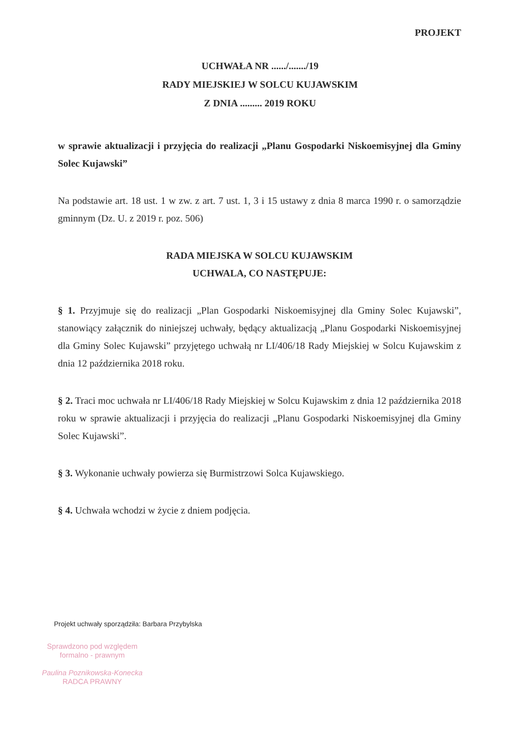PROJEKT
UCHWAŁA NR ....../......./19
RADY MIEJSKIEJ W SOLCU KUJAWSKIM
Z DNIA ......... 2019 ROKU
w sprawie aktualizacji i przyjęcia do realizacji „Planu Gospodarki Niskoemisyjnej dla Gminy Solec Kujawski”
Na podstawie art. 18 ust. 1 w zw. z art. 7 ust. 1, 3 i 15 ustawy z dnia 8 marca 1990 r. o samorządzie gminnym (Dz. U. z 2019 r. poz. 506)
RADA MIEJSKA W SOLCU KUJAWSKIM
UCHWALA, CO NASTĘPUJE:
§ 1. Przyjmuje się do realizacji „Plan Gospodarki Niskoemisyjnej dla Gminy Solec Kujawski”, stanowiący załącznik do niniejszej uchwały, będący aktualizacją „Planu Gospodarki Niskoemisyjnej dla Gminy Solec Kujawski” przyjętego uchwałą nr LI/406/18 Rady Miejskiej w Solcu Kujawskim z dnia 12 października 2018 roku.
§ 2. Traci moc uchwała nr LI/406/18 Rady Miejskiej w Solcu Kujawskim z dnia 12 października 2018 roku w sprawie aktualizacji i przyjęcia do realizacji „Planu Gospodarki Niskoemisyjnej dla Gminy Solec Kujawski”.
§ 3. Wykonanie uchwały powierza się Burmistrzowi Solca Kujawskiego.
§ 4. Uchwała wchodzi w życie z dniem podjęcia.
Projekt uchwały sporządziła: Barbara Przybylska
Sprawdzono pod względem
formalno - prawnym
Paulina Poznikowska-Konecka
RADCA PRAWNY